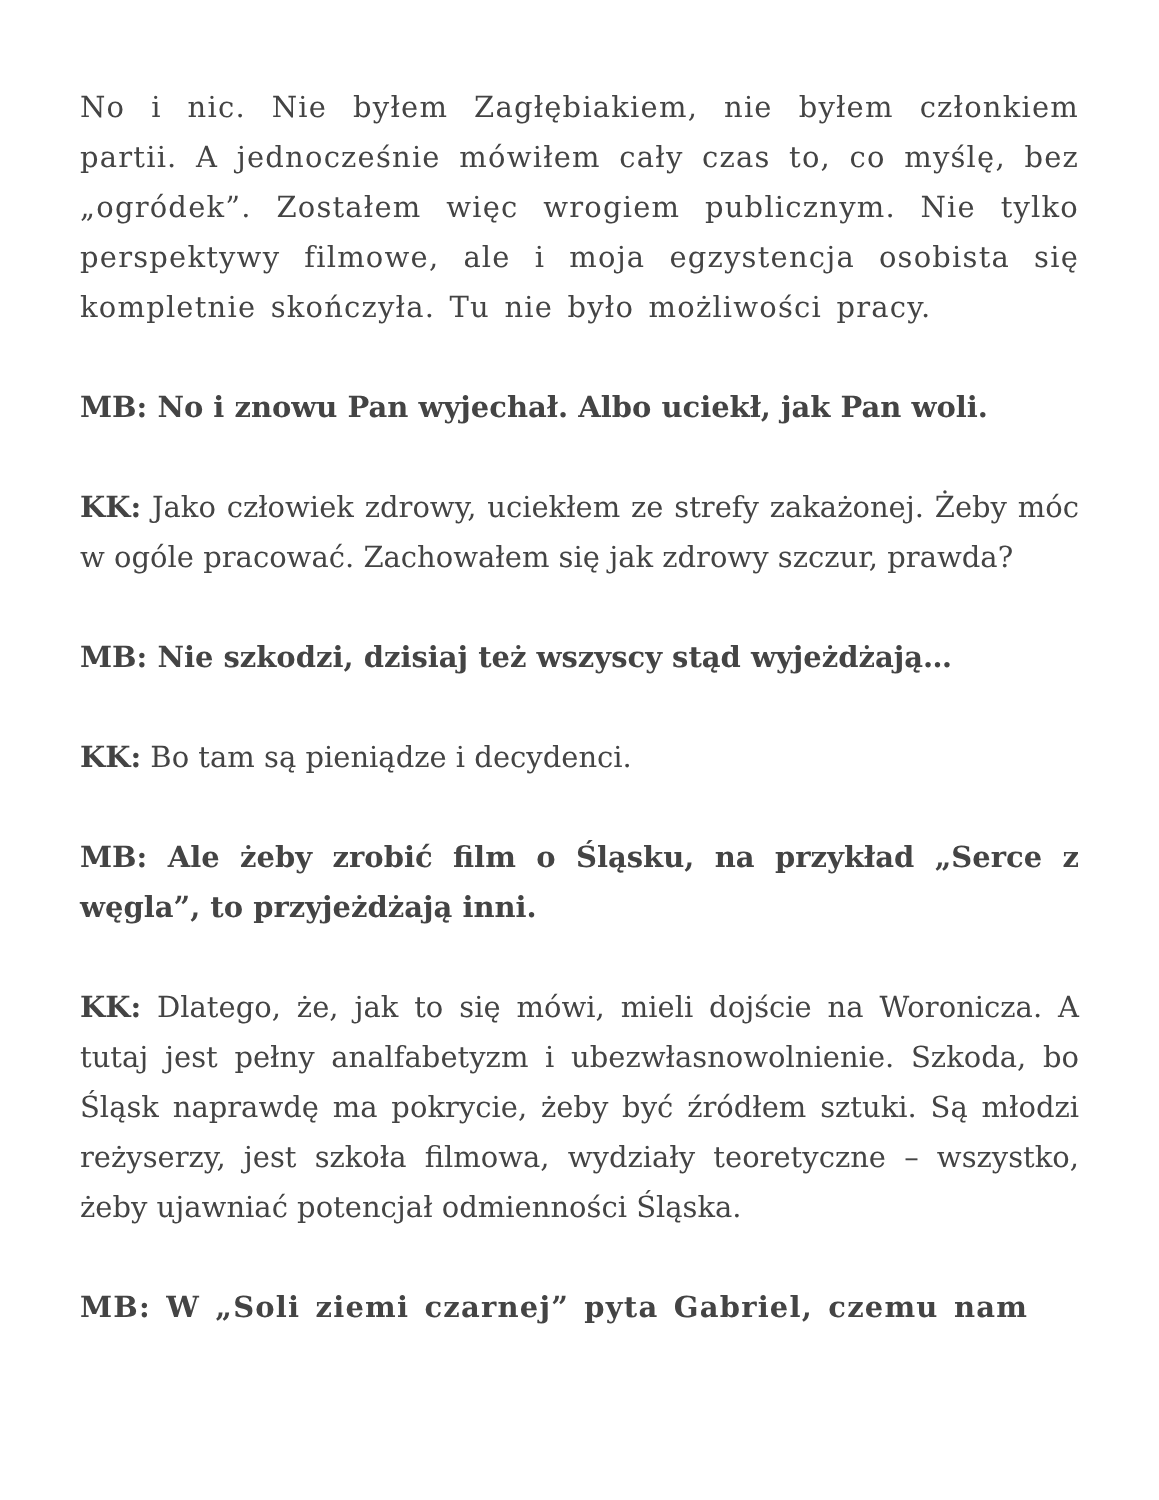No i nic. Nie byłem Zagłębiakiem, nie byłem członkiem partii. A jednocześnie mówiłem cały czas to, co myślę, bez „ogródek”. Zostałem więc wrogiem publicznym. Nie tylko perspektywy filmowe, ale i moja egzystencja osobista się kompletnie skończyła. Tu nie było możliwości pracy.
MB: No i znowu Pan wyjechał. Albo uciekł, jak Pan woli.
KK: Jako człowiek zdrowy, uciekłem ze strefy zakażonej. Żeby móc w ogóle pracować. Zachowałem się jak zdrowy szczur, prawda?
MB: Nie szkodzi, dzisiaj też wszyscy stąd wyjeżdżają…
KK: Bo tam są pieniądze i decydenci.
MB: Ale żeby zrobić film o Śląsku, na przykład „Serce z węgla”, to przyjeżdżają inni.
KK: Dlatego, że, jak to się mówi, mieli dojście na Woronicza. A tutaj jest pełny analfabetyzm i ubezwłasnowolnienie. Szkoda, bo Śląsk naprawdę ma pokrycie, żeby być źródłem sztuki. Są młodzi reżyserzy, jest szkoła filmowa, wydziały teoretyczne – wszystko, żeby ujawniać potencjał odmienności Śląska.
MB: W „Soli ziemi czarnej” pyta Gabriel, czemu nam